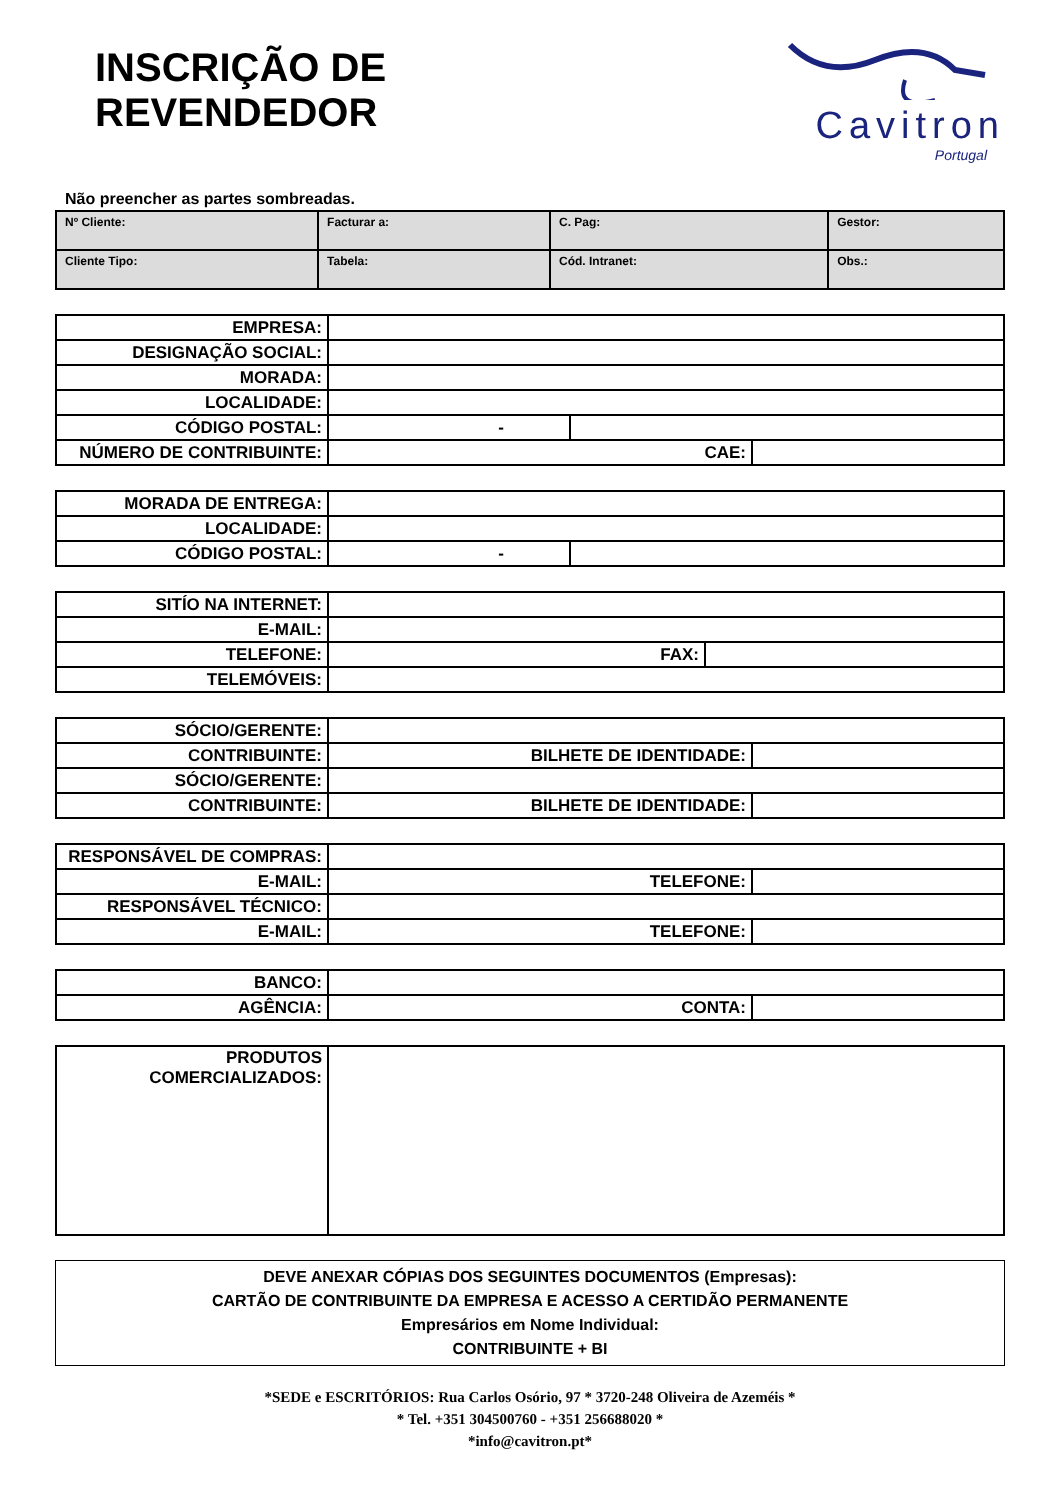INSCRIÇÃO DE REVENDEDOR
Cavitron
Portugal
Não preencher as partes sombreadas.
| Nº Cliente: | Facturar a: | C. Pag: | Gestor: |
| Cliente Tipo: | Tabela: | Cód. Intranet: | Obs.: |
| EMPRESA: | | | |
| DESIGNAÇÃO SOCIAL: | | | |
| MORADA: | | | |
| LOCALIDADE: | | | |
| CÓDIGO POSTAL: | - | | |
| NÚMERO DE CONTRIBUINTE: | CAE: | | |
| MORADA DE ENTREGA: | | |
| LOCALIDADE: | | |
| CÓDIGO POSTAL: | - | |
| SITÍO NA INTERNET: | | |
| E-MAIL: | | |
| TELEFONE: | FAX: | |
| TELEMÓVEIS: | | |
| SÓCIO/GERENTE: | | |
| CONTRIBUINTE: | BILHETE DE IDENTIDADE: | |
| SÓCIO/GERENTE: | | |
| CONTRIBUINTE: | BILHETE DE IDENTIDADE: | |
| RESPONSÁVEL DE COMPRAS: | | |
| E-MAIL: | TELEFONE: | |
| RESPONSÁVEL TÉCNICO: | | |
| E-MAIL: | TELEFONE: | |
| BANCO: | | |
| AGÊNCIA: | CONTA: | |
| PRODUTOS COMERCIALIZADOS: | |
DEVE ANEXAR CÓPIAS DOS SEGUINTES DOCUMENTOS (Empresas):
CARTÃO DE CONTRIBUINTE DA EMPRESA E ACESSO A CERTIDÃO PERMANENTE
Empresários em Nome Individual:
CONTRIBUINTE + BI
*SEDE e ESCRITÓRIOS: Rua Carlos Osório, 97 * 3720-248 Oliveira de Azeméis *
* Tel. +351 304500760 - +351 256688020 *
*info@cavitron.pt*